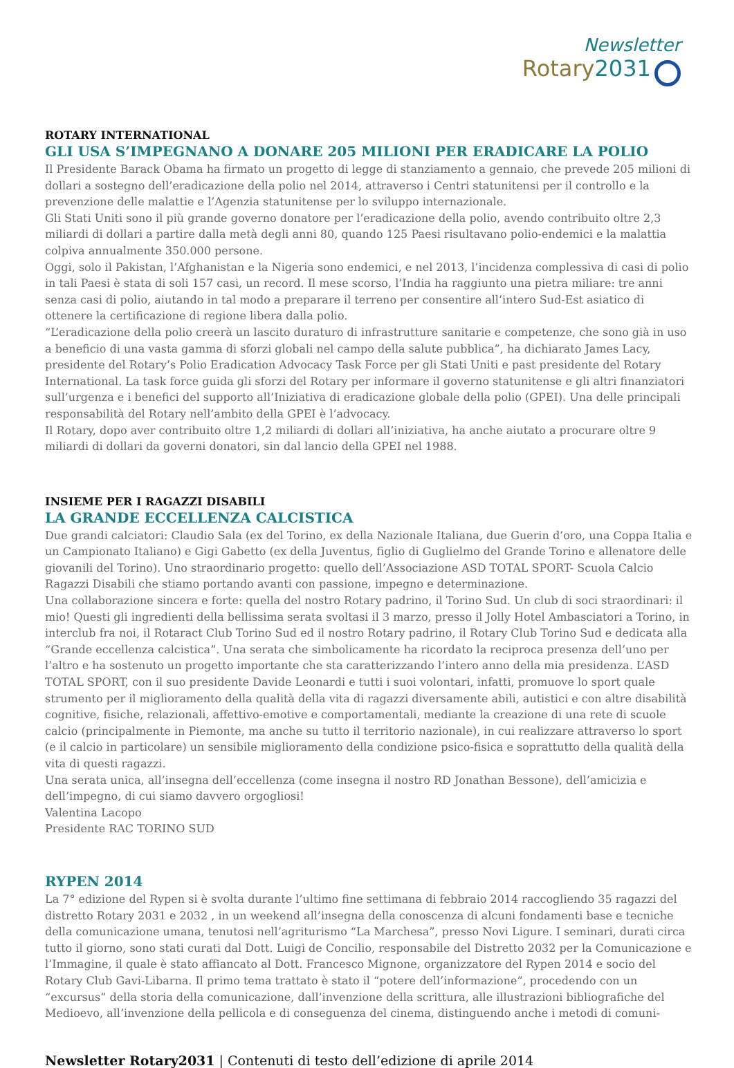Newsletter
Rotary2031
ROTARY INTERNATIONAL
GLI USA S’IMPEGNANO A DONARE 205 MILIONI PER ERADICARE LA POLIO
Il Presidente Barack Obama ha firmato un progetto di legge di stanziamento a gennaio, che prevede 205 milioni di dollari a sostegno dell’eradicazione della polio nel 2014, attraverso i Centri statunitensi per il controllo e la prevenzione delle malattie e l’Agenzia statunitense per lo sviluppo internazionale.
Gli Stati Uniti sono il più grande governo donatore per l’eradicazione della polio, avendo contribuito oltre 2,3 miliardi di dollari a partire dalla metà degli anni 80, quando 125 Paesi risultavano polio-endemici e la malattia colpiva annualmente 350.000 persone.
Oggi, solo il Pakistan, l’Afghanistan e la Nigeria sono endemici, e nel 2013, l’incidenza complessiva di casi di polio in tali Paesi è stata di soli 157 casi, un record. Il mese scorso, l’India ha raggiunto una pietra miliare: tre anni senza casi di polio, aiutando in tal modo a preparare il terreno per consentire all’intero Sud-Est asiatico di ottenere la certificazione di regione libera dalla polio.
“L’eradicazione della polio creerà un lascito duraturo di infrastrutture sanitarie e competenze, che sono già in uso a beneficio di una vasta gamma di sforzi globali nel campo della salute pubblica”, ha dichiarato James Lacy, presidente del Rotary’s Polio Eradication Advocacy Task Force per gli Stati Uniti e past presidente del Rotary International. La task force guida gli sforzi del Rotary per informare il governo statunitense e gli altri finanziatori sull’urgenza e i benefici del supporto all’Iniziativa di eradicazione globale della polio (GPEI). Una delle principali responsabilità del Rotary nell’ambito della GPEI è l’advocacy.
Il Rotary, dopo aver contribuito oltre 1,2 miliardi di dollari all’iniziativa, ha anche aiutato a procurare oltre 9 miliardi di dollari da governi donatori, sin dal lancio della GPEI nel 1988.
INSIEME PER I RAGAZZI DISABILI
LA GRANDE ECCELLENZA CALCISTICA
Due grandi calciatori: Claudio Sala (ex del Torino, ex della Nazionale Italiana, due Guerin d’oro, una Coppa Italia e un Campionato Italiano) e Gigi Gabetto (ex della Juventus, figlio di Guglielmo del Grande Torino e allenatore delle giovanili del Torino). Uno straordinario progetto: quello dell’Associazione ASD TOTAL SPORT- Scuola Calcio Ragazzi Disabili che stiamo portando avanti con passione, impegno e determinazione.
Una collaborazione sincera e forte: quella del nostro Rotary padrino, il Torino Sud. Un club di soci straordinari: il mio! Questi gli ingredienti della bellissima serata svoltasi il 3 marzo, presso il Jolly Hotel Ambasciatori a Torino, in interclub fra noi, il Rotaract Club Torino Sud ed il nostro Rotary padrino, il Rotary Club Torino Sud e dedicata alla “Grande eccellenza calcistica”. Una serata che simbolicamente ha ricordato la reciproca presenza dell’uno per l’altro e ha sostenuto un progetto importante che sta caratterizzando l’intero anno della mia presidenza. L’ASD TOTAL SPORT, con il suo presidente Davide Leonardi e tutti i suoi volontari, infatti, promuove lo sport quale strumento per il miglioramento della qualità della vita di ragazzi diversamente abili, autistici e con altre disabilità cognitive, fisiche, relazionali, affettivo-emotive e comportamentali, mediante la creazione di una rete di scuole calcio (principalmente in Piemonte, ma anche su tutto il territorio nazionale), in cui realizzare attraverso lo sport (e il calcio in particolare) un sensibile miglioramento della condizione psico-fisica e soprattutto della qualità della vita di questi ragazzi.
Una serata unica, all’insegna dell’eccellenza (come insegna il nostro RD Jonathan Bessone), dell’amicizia e dell’impegno, di cui siamo davvero orgogliosi!
Valentina Lacopo
Presidente RAC TORINO SUD
RYPEN 2014
La 7° edizione del Rypen si è svolta durante l’ultimo fine settimana di febbraio 2014 raccogliendo 35 ragazzi del distretto Rotary 2031 e 2032 , in un weekend all’insegna della conoscenza di alcuni fondamenti base e tecniche della comunicazione umana, tenutosi nell’agriturismo “La Marchesa”, presso Novi Ligure. I seminari, durati circa tutto il giorno, sono stati curati dal Dott. Luigi de Concilio, responsabile del Distretto 2032 per la Comunicazione e l’Immagine, il quale è stato affiancato al Dott. Francesco Mignone, organizzatore del Rypen 2014 e socio del Rotary Club Gavi-Libarna. Il primo tema trattato è stato il “potere dell’informazione”, procedendo con un “excursus” della storia della comunicazione, dall’invenzione della scrittura, alle illustrazioni bibliografiche del Medioevo, all’invenzione della pellicola e di conseguenza del cinema, distinguendo anche i metodi di comuni-
Newsletter Rotary2031 | Contenuti di testo dell’edizione di aprile 2014